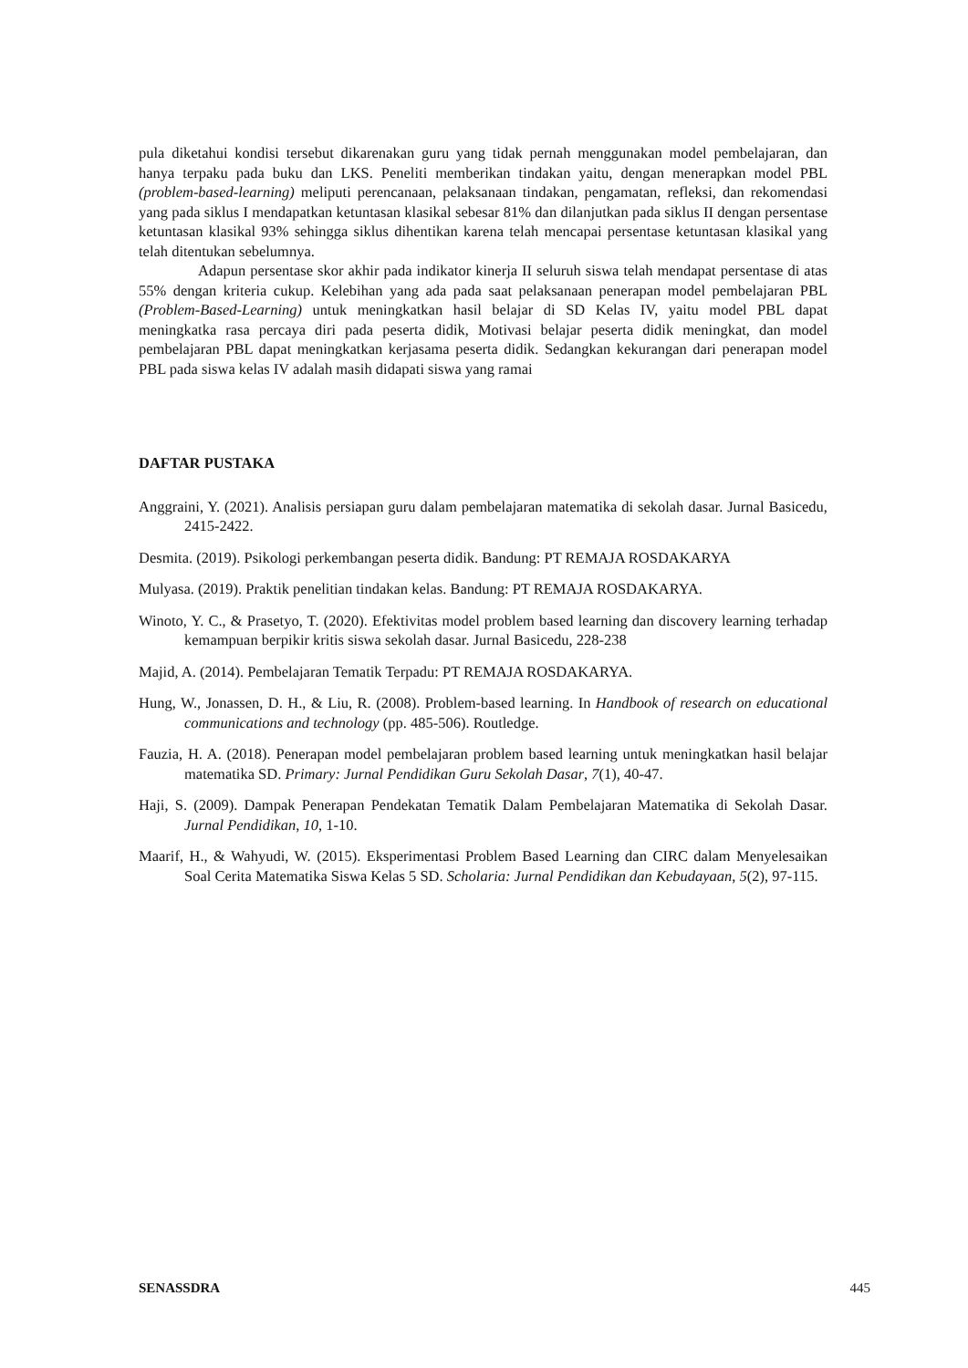pula diketahui kondisi tersebut dikarenakan guru yang tidak pernah menggunakan model pembelajaran, dan hanya terpaku pada buku dan LKS. Peneliti memberikan tindakan yaitu, dengan menerapkan model PBL (problem-based-learning) meliputi perencanaan, pelaksanaan tindakan, pengamatan, refleksi, dan rekomendasi yang pada siklus I mendapatkan ketuntasan klasikal sebesar 81% dan dilanjutkan pada siklus II dengan persentase ketuntasan klasikal 93% sehingga siklus dihentikan karena telah mencapai persentase ketuntasan klasikal yang telah ditentukan sebelumnya.
Adapun persentase skor akhir pada indikator kinerja II seluruh siswa telah mendapat persentase di atas 55% dengan kriteria cukup. Kelebihan yang ada pada saat pelaksanaan penerapan model pembelajaran PBL (Problem-Based-Learning) untuk meningkatkan hasil belajar di SD Kelas IV, yaitu model PBL dapat meningkatka rasa percaya diri pada peserta didik, Motivasi belajar peserta didik meningkat, dan model pembelajaran PBL dapat meningkatkan kerjasama peserta didik. Sedangkan kekurangan dari penerapan model PBL pada siswa kelas IV adalah masih didapati siswa yang ramai
DAFTAR PUSTAKA
Anggraini, Y. (2021). Analisis persiapan guru dalam pembelajaran matematika di sekolah dasar. Jurnal Basicedu, 2415-2422.
Desmita. (2019). Psikologi perkembangan peserta didik. Bandung: PT REMAJA ROSDAKARYA
Mulyasa. (2019). Praktik penelitian tindakan kelas. Bandung: PT REMAJA ROSDAKARYA.
Winoto, Y. C., & Prasetyo, T. (2020). Efektivitas model problem based learning dan discovery learning terhadap kemampuan berpikir kritis siswa sekolah dasar. Jurnal Basicedu, 228-238
Majid, A. (2014). Pembelajaran Tematik Terpadu: PT REMAJA ROSDAKARYA.
Hung, W., Jonassen, D. H., & Liu, R. (2008). Problem-based learning. In Handbook of research on educational communications and technology (pp. 485-506). Routledge.
Fauzia, H. A. (2018). Penerapan model pembelajaran problem based learning untuk meningkatkan hasil belajar matematika SD. Primary: Jurnal Pendidikan Guru Sekolah Dasar, 7(1), 40-47.
Haji, S. (2009). Dampak Penerapan Pendekatan Tematik Dalam Pembelajaran Matematika di Sekolah Dasar. Jurnal Pendidikan, 10, 1-10.
Maarif, H., & Wahyudi, W. (2015). Eksperimentasi Problem Based Learning dan CIRC dalam Menyelesaikan Soal Cerita Matematika Siswa Kelas 5 SD. Scholaria: Jurnal Pendidikan dan Kebudayaan, 5(2), 97-115.
SENASSDRA 445